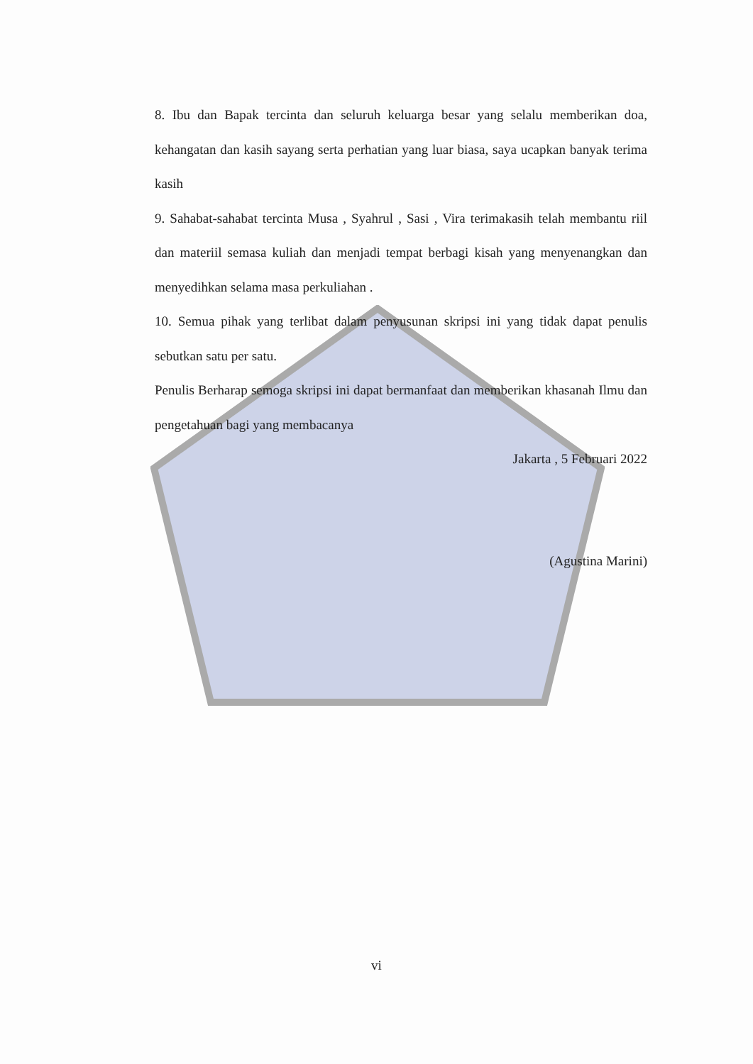8. Ibu dan Bapak tercinta dan seluruh keluarga besar yang selalu memberikan doa, kehangatan dan kasih sayang serta perhatian yang luar biasa, saya ucapkan banyak terima kasih
9. Sahabat-sahabat tercinta Musa , Syahrul , Sasi , Vira terimakasih telah membantu riil dan materiil semasa kuliah dan menjadi tempat berbagi kisah yang menyenangkan dan menyedihkan selama masa perkuliahan .
10. Semua pihak yang terlibat dalam penyusunan skripsi ini yang tidak dapat penulis sebutkan satu per satu.
Penulis Berharap semoga skripsi ini dapat bermanfaat dan memberikan khasanah Ilmu dan pengetahuan bagi yang membacanya
Jakarta , 5 Februari 2022
(Agustina Marini)
vi